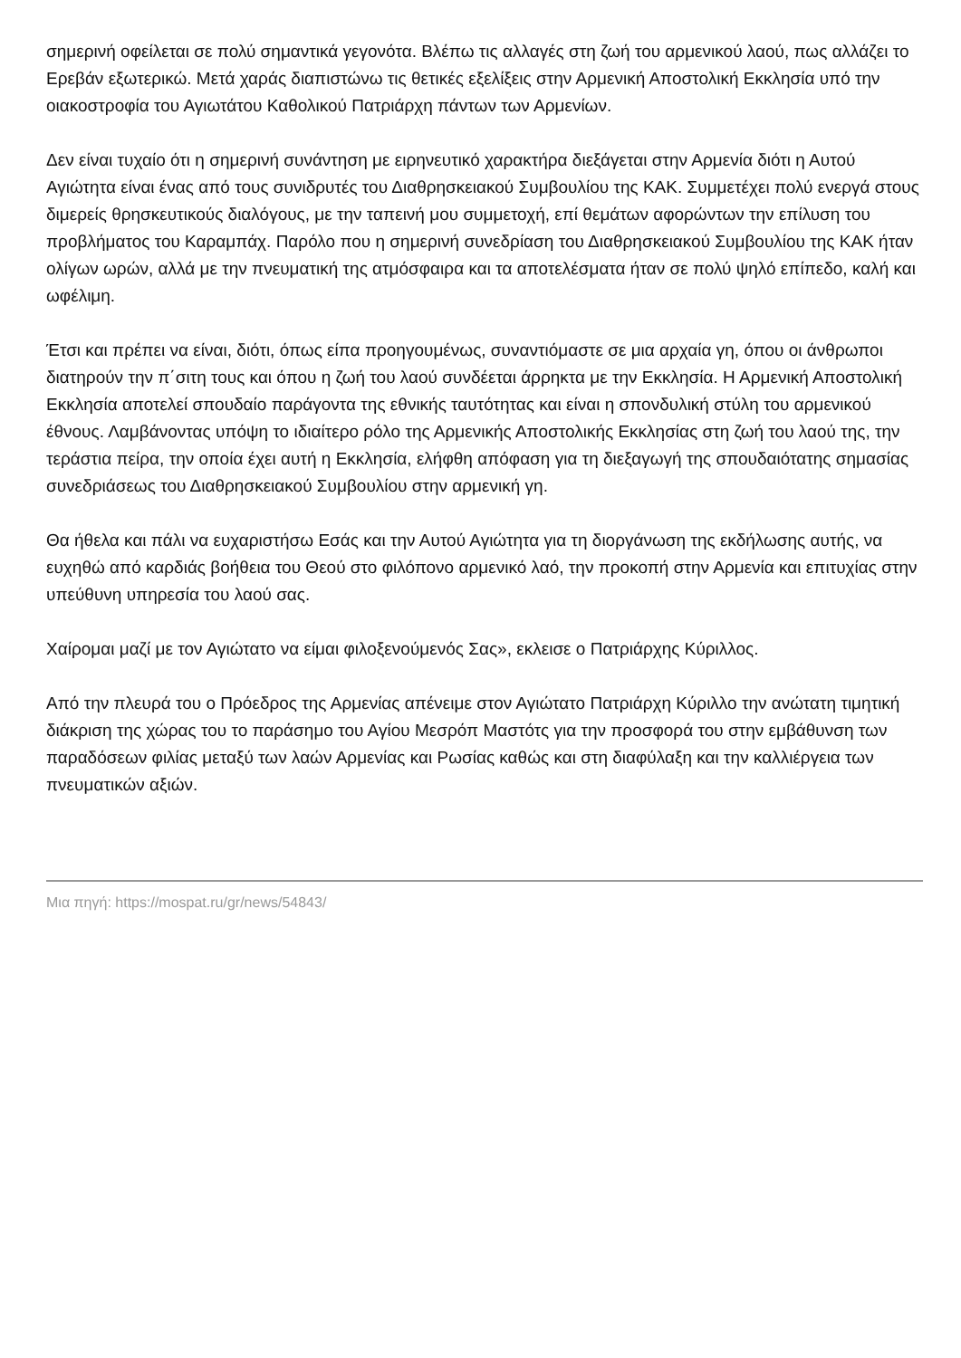σημερινή οφείλεται σε πολύ σημαντικά γεγονότα. Βλέπω τις αλλαγές στη ζωή του αρμενικού λαού, πως αλλάζει το Ερεβάν εξωτερικώ. Μετά χαράς διαπιστώνω τις θετικές εξελίξεις στην Αρμενική Αποστολική Εκκλησία υπό την οιακοστροφία του Αγιωτάτου Καθολικού Πατριάρχη πάντων των Αρμενίων.
Δεν είναι τυχαίο ότι η σημερινή συνάντηση με ειρηνευτικό χαρακτήρα διεξάγεται στην Αρμενία διότι η Αυτού Αγιώτητα είναι ένας από τους συνιδρυτές του Διαθρησκειακού Συμβουλίου της ΚΑΚ. Συμμετέχει πολύ ενεργά στους διμερείς θρησκευτικούς διαλόγους, με την ταπεινή μου συμμετοχή, επί θεμάτων αφορώντων την επίλυση του προβλήματος του Καραμπάχ. Παρόλο που η σημερινή συνεδρίαση του Διαθρησκειακού Συμβουλίου της ΚΑΚ ήταν ολίγων ωρών, αλλά με την πνευματική της ατμόσφαιρα και τα αποτελέσματα ήταν σε πολύ ψηλό επίπεδο, καλή και ωφέλιμη.
Έτσι και πρέπει να είναι, διότι, όπως είπα προηγουμένως, συναντιόμαστε σε μια αρχαία γη, όπου οι άνθρωποι διατηρούν την π΄σιτη τους και όπου η ζωή του λαού συνδέεται άρρηκτα με την Εκκλησία. Η Αρμενική Αποστολική Εκκλησία αποτελεί σπουδαίο παράγοντα της εθνικής ταυτότητας και είναι η σπονδυλική στύλη του αρμενικού έθνους. Λαμβάνοντας υπόψη το ιδιαίτερο ρόλο της Αρμενικής Αποστολικής Εκκλησίας στη ζωή του λαού της, την τεράστια πείρα, την οποία έχει αυτή η Εκκλησία, ελήφθη απόφαση για τη διεξαγωγή της σπουδαιότατης σημασίας συνεδριάσεως του Διαθρησκειακού Συμβουλίου στην αρμενική γη.
Θα ήθελα και πάλι να ευχαριστήσω Εσάς και την Αυτού Αγιώτητα για τη διοργάνωση της εκδήλωσης αυτής, να ευχηθώ από καρδιάς βοήθεια του Θεού στο φιλόπονο αρμενικό λαό, την προκοπή στην Αρμενία και επιτυχίας στην υπεύθυνη υπηρεσία του λαού σας.
Χαίρομαι μαζί με τον Αγιώτατο να είμαι φιλοξενούμενός Σας», εκλεισε ο Πατριάρχης Κύριλλος.
Από την πλευρά του ο Πρόεδρος της Αρμενίας απένειμε στον Αγιώτατο Πατριάρχη Κύριλλο την ανώτατη τιμητική διάκριση της χώρας του το παράσημο του Αγίου Μεσρόπ Μαστότς για την προσφορά του στην εμβάθυνση των παραδόσεων φιλίας μεταξύ των λαών Αρμενίας και Ρωσίας καθώς και στη διαφύλαξη και την καλλιέργεια των πνευματικών αξιών.
Μια πηγή: https://mospat.ru/gr/news/54843/